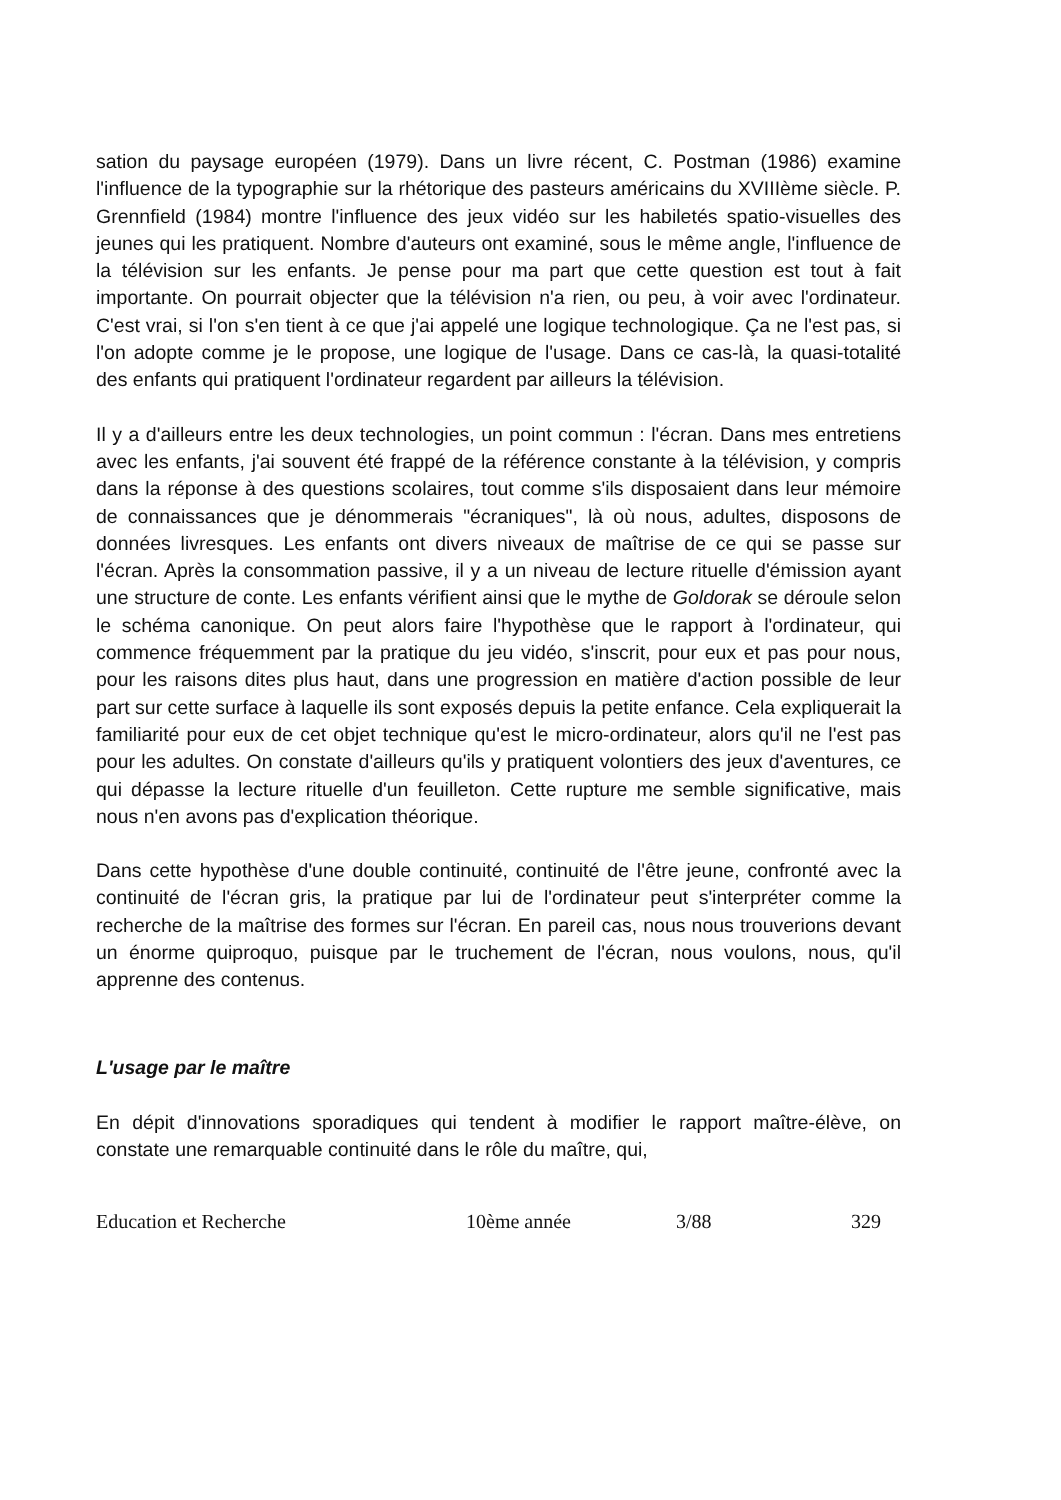sation du paysage européen (1979). Dans un livre récent, C. Postman (1986) examine l'influence de la typographie sur la rhétorique des pasteurs américains du XVIIIème siècle. P. Grennfield (1984) montre l'influence des jeux vidéo sur les habiletés spatio-visuelles des jeunes qui les pratiquent. Nombre d'auteurs ont examiné, sous le même angle, l'influence de la télévision sur les enfants. Je pense pour ma part que cette question est tout à fait importante. On pourrait objecter que la télévision n'a rien, ou peu, à voir avec l'ordinateur. C'est vrai, si l'on s'en tient à ce que j'ai appelé une logique technologique. Ça ne l'est pas, si l'on adopte comme je le propose, une logique de l'usage. Dans ce cas-là, la quasi-totalité des enfants qui pratiquent l'ordinateur regardent par ailleurs la télévision.
Il y a d'ailleurs entre les deux technologies, un point commun : l'écran. Dans mes entretiens avec les enfants, j'ai souvent été frappé de la référence constante à la télévision, y compris dans la réponse à des questions scolaires, tout comme s'ils disposaient dans leur mémoire de connaissances que je dénommerais "écraniques", là où nous, adultes, disposons de données livresques. Les enfants ont divers niveaux de maîtrise de ce qui se passe sur l'écran. Après la consommation passive, il y a un niveau de lecture rituelle d'émission ayant une structure de conte. Les enfants vérifient ainsi que le mythe de Goldorak se déroule selon le schéma canonique. On peut alors faire l'hypothèse que le rapport à l'ordinateur, qui commence fréquemment par la pratique du jeu vidéo, s'inscrit, pour eux et pas pour nous, pour les raisons dites plus haut, dans une progression en matière d'action possible de leur part sur cette surface à laquelle ils sont exposés depuis la petite enfance. Cela expliquerait la familiarité pour eux de cet objet technique qu'est le micro-ordinateur, alors qu'il ne l'est pas pour les adultes. On constate d'ailleurs qu'ils y pratiquent volontiers des jeux d'aventures, ce qui dépasse la lecture rituelle d'un feuilleton. Cette rupture me semble significative, mais nous n'en avons pas d'explication théorique.
Dans cette hypothèse d'une double continuité, continuité de l'être jeune, confronté avec la continuité de l'écran gris, la pratique par lui de l'ordinateur peut s'interpréter comme la recherche de la maîtrise des formes sur l'écran. En pareil cas, nous nous trouverions devant un énorme quiproquo, puisque par le truchement de l'écran, nous voulons, nous, qu'il apprenne des contenus.
L'usage par le maître
En dépit d'innovations sporadiques qui tendent à modifier le rapport maître-élève, on constate une remarquable continuité dans le rôle du maître, qui,
Education et Recherche 10ème année 3/88 329